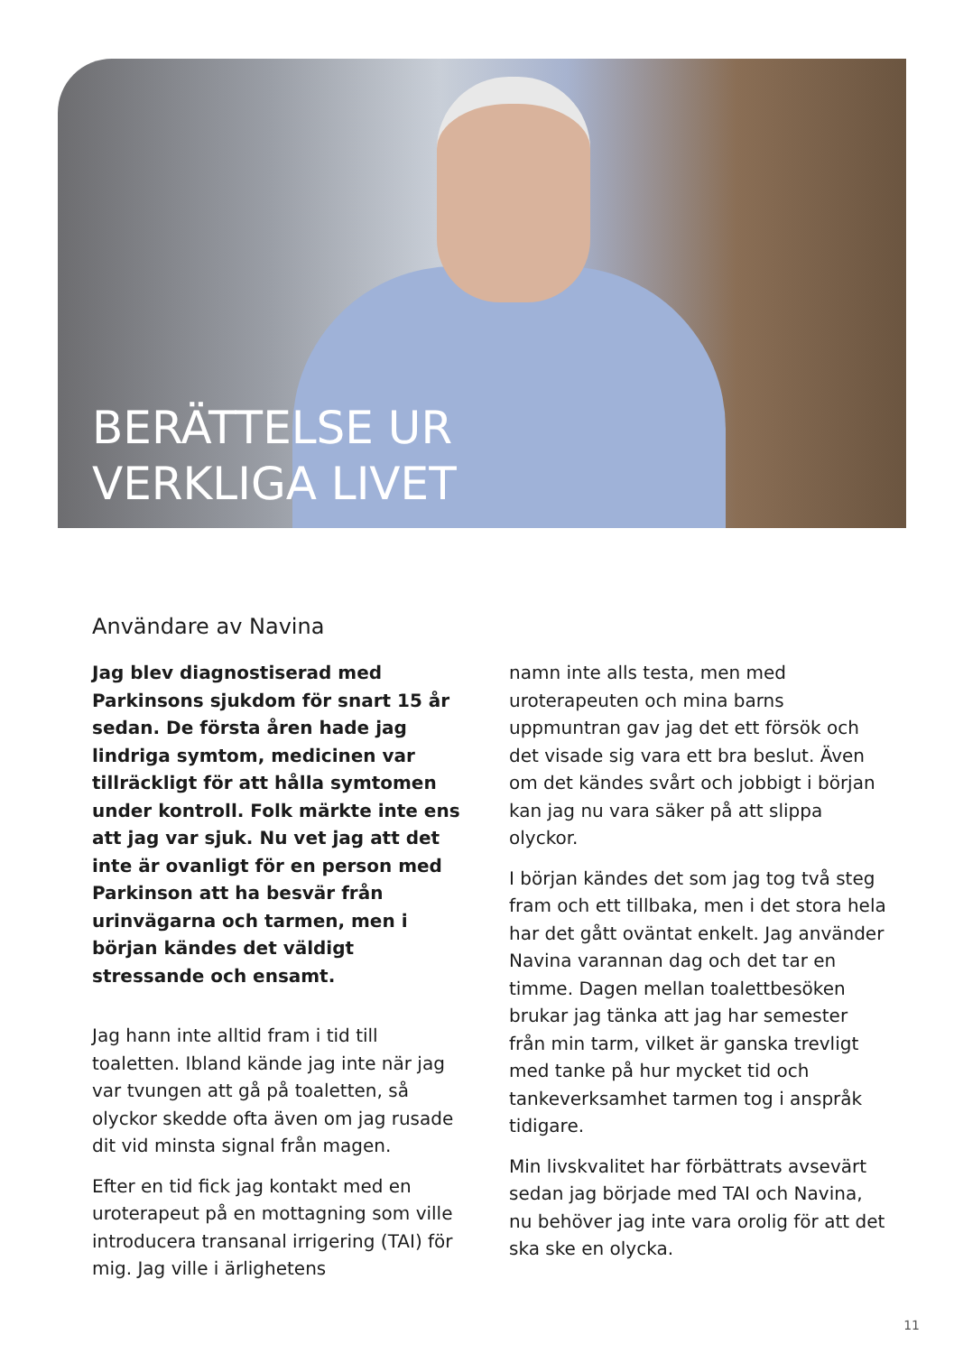BERÄTTELSE UR
VERKLIGA LIVET
Användare av Navina
Jag blev diagnostiserad med Parkinsons sjukdom för snart 15 år sedan. De första åren hade jag lindriga symtom, medicinen var tillräckligt för att hålla symtomen under kontroll. Folk märkte inte ens att jag var sjuk. Nu vet jag att det inte är ovanligt för en person med Parkinson att ha besvär från urinvägarna och tarmen, men i början kändes det väldigt stressande och ensamt.
Jag hann inte alltid fram i tid till toaletten. Ibland kände jag inte när jag var tvungen att gå på toaletten, så olyckor skedde ofta även om jag rusade dit vid minsta signal från magen.
Efter en tid fick jag kontakt med en uroterapeut på en mottagning som ville introducera transanal irrigering (TAI) för mig. Jag ville i ärlighetens
namn inte alls testa, men med uroterapeuten och mina barns uppmuntran gav jag det ett försök och det visade sig vara ett bra beslut. Även om det kändes svårt och jobbigt i början kan jag nu vara säker på att slippa olyckor.
I början kändes det som jag tog två steg fram och ett tillbaka, men i det stora hela har det gått oväntat enkelt. Jag använder Navina varannan dag och det tar en timme. Dagen mellan toalettbesöken brukar jag tänka att jag har semester från min tarm, vilket är ganska trevligt med tanke på hur mycket tid och tankeverksamhet tarmen tog i anspråk tidigare.
Min livskvalitet har förbättrats avsevärt sedan jag började med TAI och Navina, nu behöver jag inte vara orolig för att det ska ske en olycka.
11